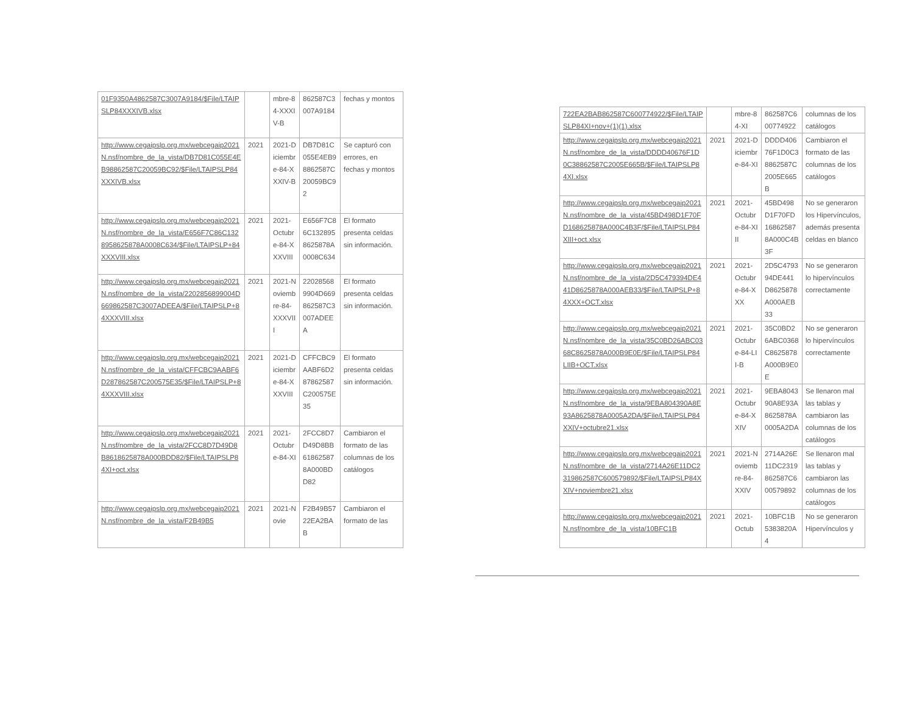| 01F9350A4862587C3007A9184/$File/LTAIPSLP84XXXIVB.xlsx | | mbre-84-XXXIV-B | 862587C3007A9184 | fechas y montos |
| http://www.cegaipslp.org.mx/webcegaip2021N.nsf/nombre_de_la_vista/DB7D81C055E4EB98862587C20059BC92/$File/LTAIPSLP84XXXIVB.xlsx | 2021 | 2021-Diciembre-84-XXXIV-B | DB7D81C055E4EB98862587C20059BC92 | Se capturó con errores, en fechas y montos |
| http://www.cegaipslp.org.mx/webcegaip2021N.nsf/nombre_de_la_vista/E656F7C86C1328958625878A0008C634/$File/LTAIPSLP+84XXXVIII.xlsx | 2021 | 2021-Octubre-84-XXXVIII | E656F7C86C1328958625878A0008C634 | El formato presenta celdas sin información. |
| http://www.cegaipslp.org.mx/webcegaip2021N.nsf/nombre_de_la_vista/2202856899004D669862587C3007ADEEA/$File/LTAIPSLP+84XXXVIII.xlsx | 2021 | 2021-Noviembre-84-XXXVIII | 220285689904D669862587C3007ADEEA | El formato presenta celdas sin información. |
| http://www.cegaipslp.org.mx/webcegaip2021N.nsf/nombre_de_la_vista/CFFCBC9AABF6D287862587C200575E35/$File/LTAIPSLP+84XXXVIII.xlsx | 2021 | 2021-Diciembre-84-XXXVIII | CFFCBC9AABF6D287862587C200575E35 | El formato presenta celdas sin información. |
| http://www.cegaipslp.org.mx/webcegaip2021N.nsf/nombre_de_la_vista/2FCC8D7D49D8B8618625878A000BDD82/$File/LTAIPSLP84XI+oct.xlsx | 2021 | 2021-Octubre-84-XI | 2FCC8D7D49D8BB618625878A000BDD82 | Cambiaron el formato de las columnas de los catálogos |
| http://www.cegaipslp.org.mx/webcegaip2021N.nsf/nombre_de_la_vista/F2B49B5 | 2021 | 2021-Novie | F2B49B5722EA2BAB | Cambiaron el formato de las |
| 722EA2BAB862587C600774922/$File/LTAIPSLP84XI+nov+(1)(1).xlsx | | mbre-84-XI | 862587C600774922 | columnas de los catálogos |
| http://www.cegaipslp.org.mx/webcegaip2021N.nsf/nombre_de_la_vista/DDDD40676F1D0C38862587C2005E665B/$File/LTAIPSLP84XI.xlsx | 2021 | 2021-Diciembre-84-XI | DDDD40676F1D0C38862587C2005E665B | Cambiaron el formato de las columnas de los catálogos |
| http://www.cegaipslp.org.mx/webcegaip2021N.nsf/nombre_de_la_vista/45BD498D1F70FD168625878A000C4B3F/$File/LTAIPSLP84XIII+oct.xlsx | 2021 | 2021-Octubre-84-XIII | 45BD498D1F70FD168625878A000C4B3F | No se generaron los Hipervínculos, además presenta celdas en blanco |
| http://www.cegaipslp.org.mx/webcegaip2021N.nsf/nombre_de_la_vista/2D5C479394DE441D8625878A000AEB33/$File/LTAIPSLP+84XXX+OCT.xlsx | 2021 | 2021-Octubre-84-XXX | 2D5C479394DE441D8625878A000AEB33 | No se generaron lo hipervínculos correctamente |
| http://www.cegaipslp.org.mx/webcegaip2021N.nsf/nombre_de_la_vista/35C0BD26ABC0368C8625878A000B9E0E/$File/LTAIPSLP84LIIB+OCT.xlsx | 2021 | 2021-Octubre-84-LII-B | 35C0BD26ABC0368C8625878A000B9E0E | No se generaron lo hipervínculos correctamente |
| http://www.cegaipslp.org.mx/webcegaip2021N.nsf/nombre_de_la_vista/9EBA804390A8E93A8625878A0005A2DA/$File/LTAIPSLP84XXIV+octubre21.xlsx | 2021 | 2021-Octubre-84-XXIV | 9EBA804390A8E93A8625878A0005A2DA | Se llenaron mal las tablas y cambiaron las columnas de los catálogos |
| http://www.cegaipslp.org.mx/webcegaip2021N.nsf/nombre_de_la_vista/2714A26E11DC2319862587C600579892/$File/LTAIPSLP84XXIV+noviembre21.xlsx | 2021 | 2021-Noviembre-84-XXIV | 2714A26E11DC2319862587C600579892 | Se llenaron mal las tablas y cambiaron las columnas de los catálogos |
| http://www.cegaipslp.org.mx/webcegaip2021N.nsf/nombre_de_la_vista/10BFC1B | 2021 | 2021-Octub | 10BFC1B5383820A4 | No se generaron Hipervínculos y |